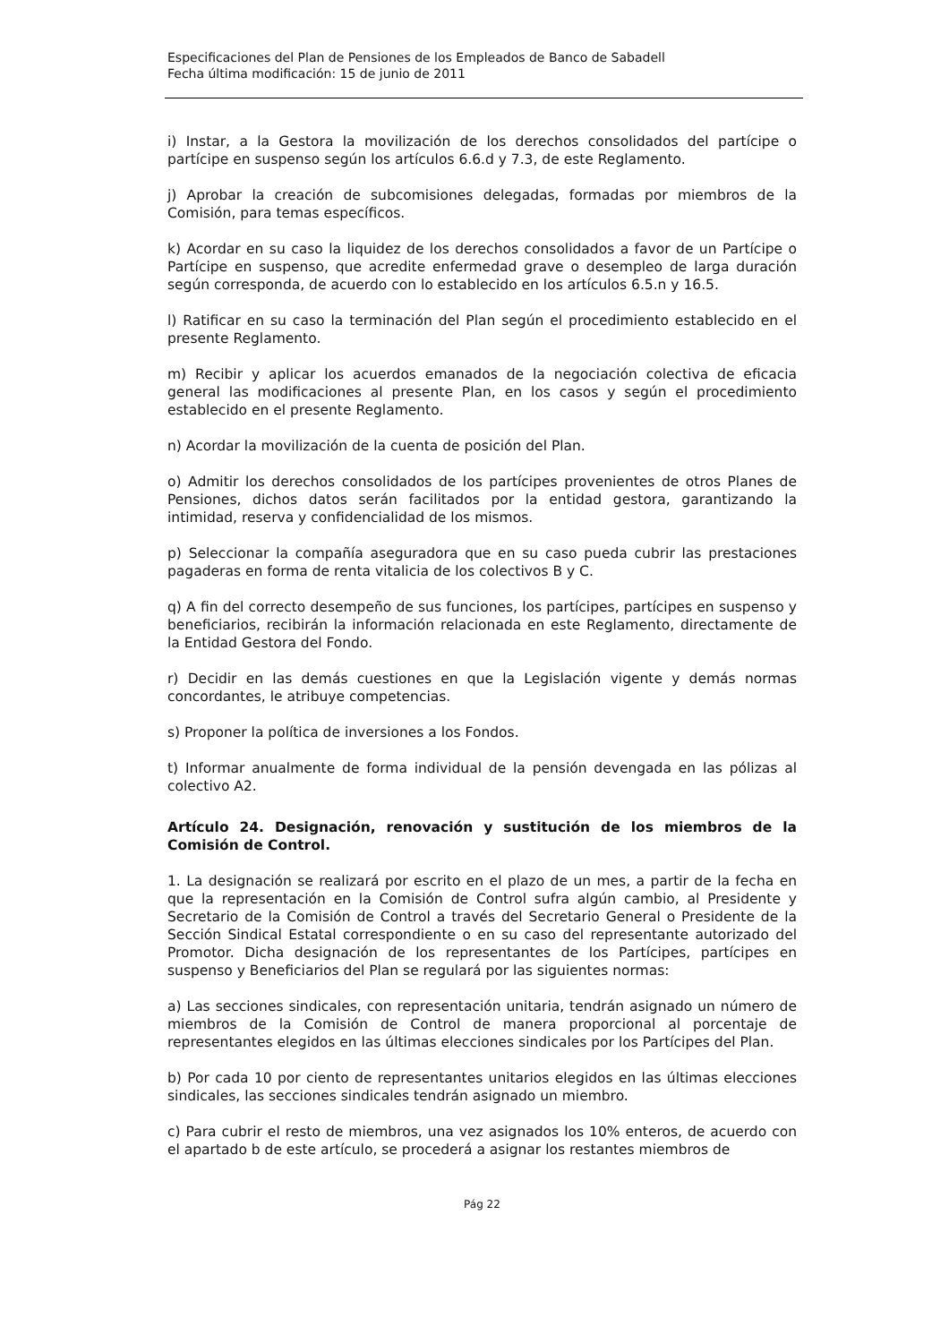Especificaciones del Plan de Pensiones de los Empleados de Banco de Sabadell
Fecha última modificación: 15 de junio de 2011
i) Instar, a la Gestora la movilización de los derechos consolidados del partícipe o partícipe en suspenso según los artículos 6.6.d y 7.3, de este Reglamento.
j) Aprobar la creación de subcomisiones delegadas, formadas por miembros de la Comisión, para temas específicos.
k) Acordar en su caso la liquidez de los derechos consolidados a favor de un Partícipe o Partícipe en suspenso, que acredite enfermedad grave o desempleo de larga duración según corresponda, de acuerdo con lo establecido en los artículos 6.5.n y 16.5.
l) Ratificar en su caso la terminación del Plan según el procedimiento establecido en el presente Reglamento.
m) Recibir y aplicar los acuerdos emanados de la negociación colectiva de eficacia general las modificaciones al presente Plan, en los casos y según el procedimiento establecido en el presente Reglamento.
n) Acordar la movilización de la cuenta de posición del Plan.
o) Admitir los derechos consolidados de los partícipes provenientes de otros Planes de Pensiones, dichos datos serán facilitados por la entidad gestora, garantizando la intimidad, reserva y confidencialidad de los mismos.
p) Seleccionar la compañía aseguradora que en su caso pueda cubrir las prestaciones pagaderas en forma de renta vitalicia de los colectivos B y C.
q) A fin del correcto desempeño de sus funciones, los partícipes, partícipes en suspenso y beneficiarios, recibirán la información relacionada en este Reglamento, directamente de la Entidad Gestora del Fondo.
r) Decidir en las demás cuestiones en que la Legislación vigente y demás normas concordantes, le atribuye competencias.
s) Proponer la política de inversiones a los Fondos.
t) Informar anualmente de forma individual de la pensión devengada en las pólizas al colectivo A2.
Artículo 24. Designación, renovación y sustitución de los miembros de la Comisión de Control.
1. La designación se realizará por escrito en el plazo de un mes, a partir de la fecha en que la representación en la Comisión de Control sufra algún cambio, al Presidente y Secretario de la Comisión de Control a través del Secretario General o Presidente de la Sección Sindical Estatal correspondiente o en su caso del representante autorizado del Promotor. Dicha designación de los representantes de los Partícipes, partícipes en suspenso y Beneficiarios del Plan se regulará por las siguientes normas:
a) Las secciones sindicales, con representación unitaria, tendrán asignado un número de miembros de la Comisión de Control de manera proporcional al porcentaje de representantes elegidos en las últimas elecciones sindicales por los Partícipes del Plan.
b) Por cada 10 por ciento de representantes unitarios elegidos en las últimas elecciones sindicales, las secciones sindicales tendrán asignado un miembro.
c) Para cubrir el resto de miembros, una vez asignados los 10% enteros, de acuerdo con el apartado b de este artículo, se procederá a asignar los restantes miembros de
Pág 22